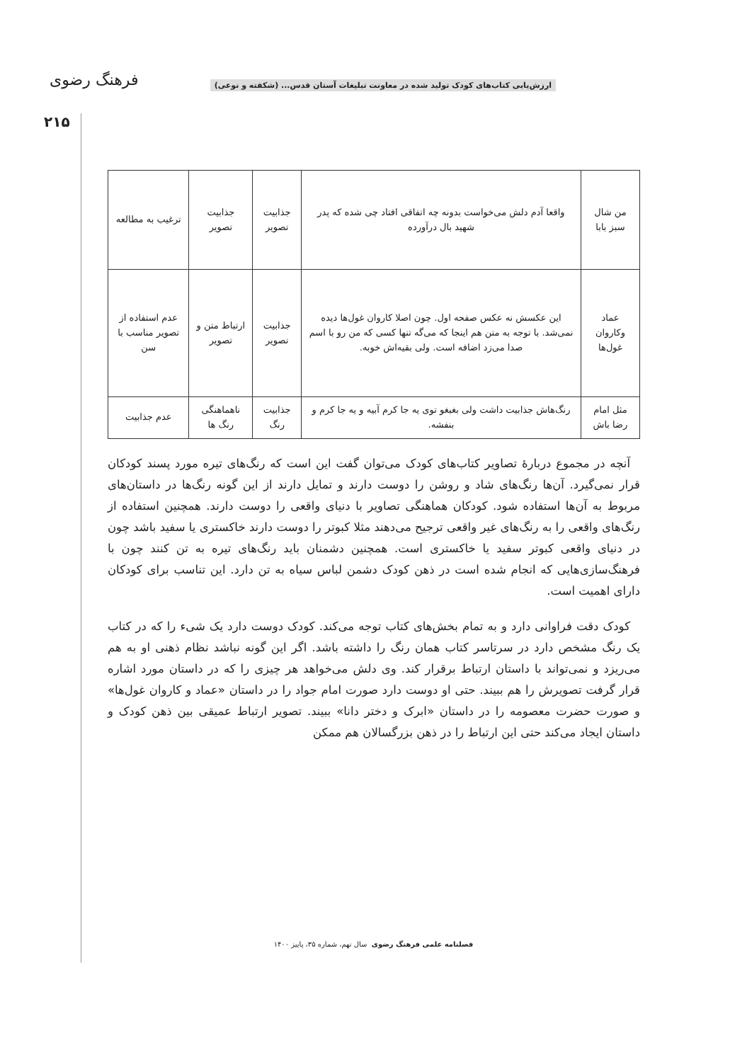ارزش‌یابی کتاب‌های کودک تولید شده در معاونت تبلیغات آستان قدس... (شکفته و نوعی) فرهنگ رضوی
۲۱۵
| من شال سبز بابا | واقعا آدم دلش می‌خواست بدونه چه اتفاقی افتاد چی شده که پدر شهید بال درآورده | جذابیت تصویر | جذابیت تصویر | ترغیب به مطالعه |
| عماد وکاروان غول‌ها | این عکسش نه عکس صفحه اول. چون اصلا کاروان غول‌ها دیده نمی‌شد. با توجه به متن هم اینجا که می‌گه تنها کسی که من رو با اسم صدا می‌زد اضافه است. ولی بقیه‌اش خوبه. | جذابیت تصویر | ارتباط متن و تصویر | عدم استفاده از تصویر مناسب با سن |
| مثل امام رضا باش | رنگ‌هاش جذابیت داشت ولی بغبغو توی یه جا کرم آبیه و یه جا کرم و بنفشه. | جذابیت رنگ | ناهماهنگی رنگ ها | عدم جذابیت |
آنچه در مجموع دربارهٔ تصاویر کتاب‌های کودک می‌توان گفت این است که رنگ‌های تیره مورد پسند کودکان قرار نمی‌گیرد. آن‌ها رنگ‌های شاد و روشن را دوست دارند و تمایل دارند از این گونه رنگ‌ها در داستان‌های مربوط به آن‌ها استفاده شود. کودکان هماهنگی تصاویر با دنیای واقعی را دوست دارند. همچنین استفاده از رنگ‌های واقعی را به رنگ‌های غیر واقعی ترجیح می‌دهند مثلا کبوتر را دوست دارند خاکستری یا سفید باشد چون در دنیای واقعی کبوتر سفید یا خاکستری است. همچنین دشمنان باید رنگ‌های تیره به تن کنند چون با فرهنگ‌سازی‌هایی که انجام شده است در ذهن کودک دشمن لباس سیاه به تن دارد. این تناسب برای کودکان دارای اهمیت است.
کودک دقت فراوانی دارد و به تمام بخش‌های کتاب توجه می‌کند. کودک دوست دارد یک شیء را که در کتاب یک رنگ مشخص دارد در سرتاسر کتاب همان رنگ را داشته باشد. اگر این گونه نباشد نظام ذهنی او به هم می‌ریزد و نمی‌تواند با داستان ارتباط برقرار کند. وی دلش می‌خواهد هر چیزی را که در داستان مورد اشاره قرار گرفت تصویرش را هم ببیند. حتی او دوست دارد صورت امام جواد را در داستان «عماد و کاروان غول‌ها» و صورت حضرت معصومه را در داستان «ابرک و دختر دانا» ببیند. تصویر ارتباط عمیقی بین ذهن کودک و داستان ایجاد می‌کند حتی این ارتباط را در ذهن بزرگسالان هم ممکن
فصلنامه علمی فرهنگ رضوی سال نهم، شماره ۳۵، پاییز ۱۴۰۰